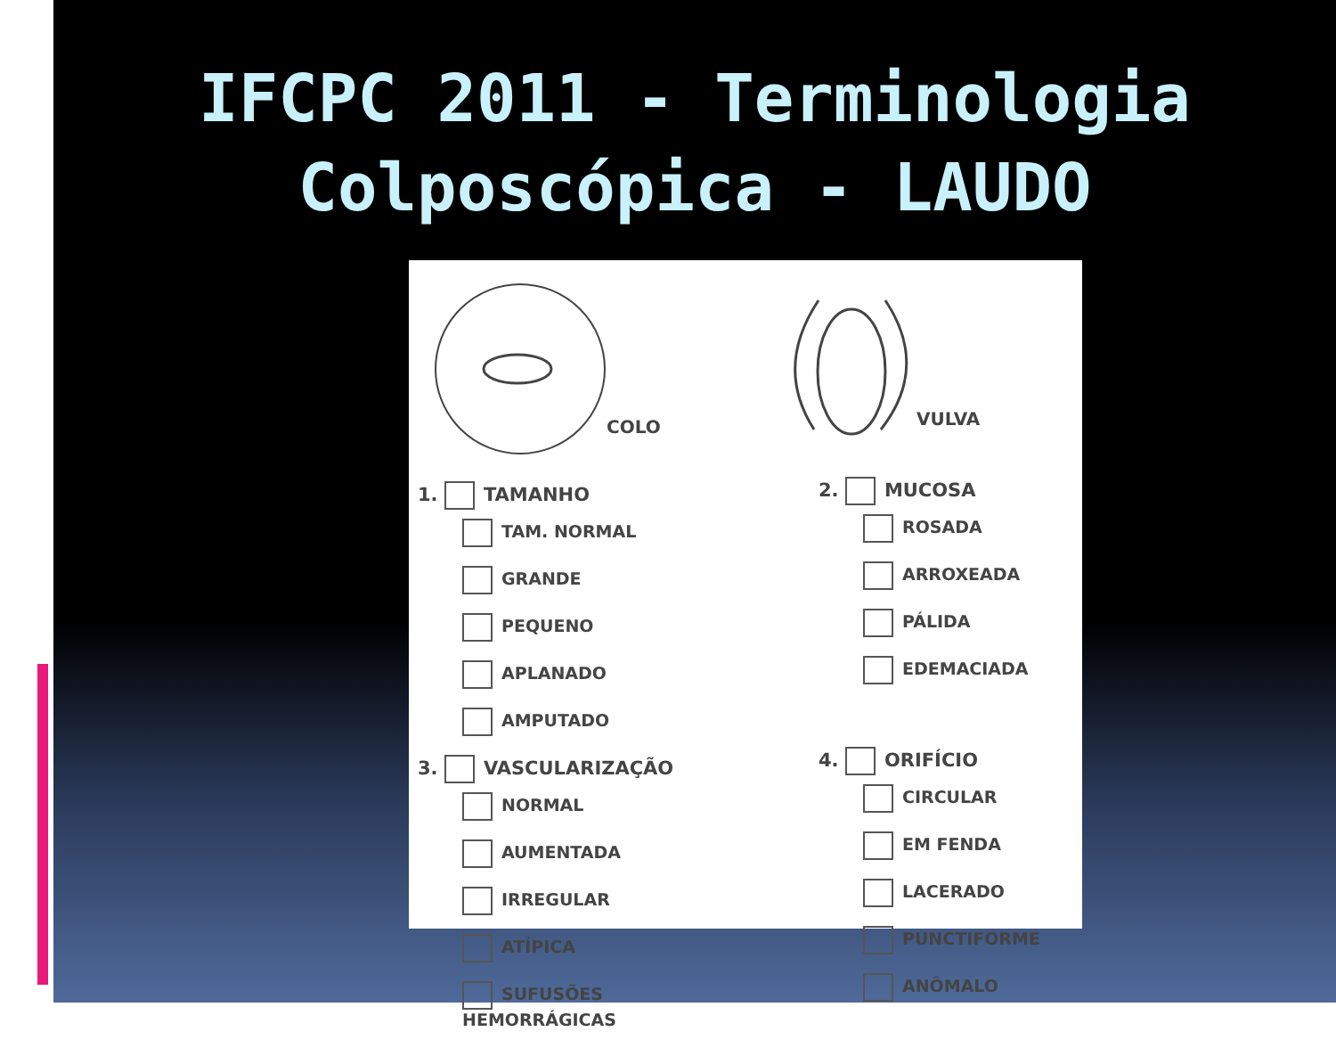IFCPC 2011 - Terminologia
Colposcópica - LAUDO
COLO VULVA
1. TAMANHO
TAM. NORMAL
GRANDE
PEQUENO
APLANADO
AMPUTADO
3. VASCULARIZAÇÃO
NORMAL
AUMENTADA
IRREGULAR
ATÍPICA
SUFUSÕES HEMORRÁGICAS
2. MUCOSA
ROSADA
ARROXEADA
PÁLIDA
EDEMACIADA
4. ORIFÍCIO
CIRCULAR
EM FENDA
LACERADO
PUNCTIFORME
ANÔMALO